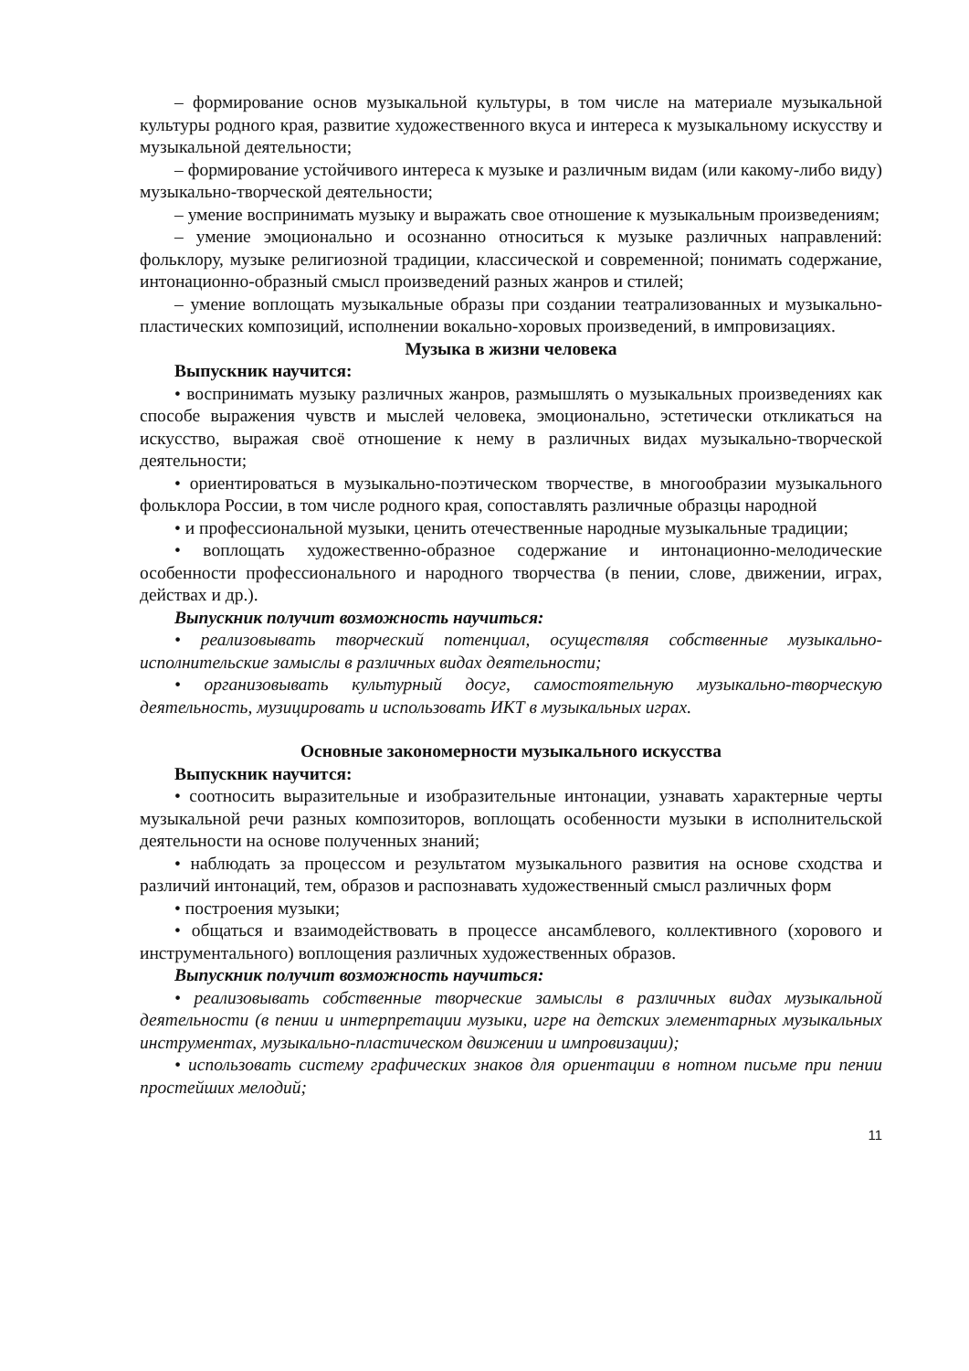– формирование основ музыкальной культуры, в том числе на материале музыкальной культуры родного края, развитие художественного вкуса и интереса к музыкальному искусству и музыкальной деятельности;
– формирование устойчивого интереса к музыке и различным видам (или какому-либо виду) музыкально-творческой деятельности;
– умение воспринимать музыку и выражать свое отношение к музыкальным произведениям;
– умение эмоционально и осознанно относиться к музыке различных направлений: фольклору, музыке религиозной традиции, классической и современной; понимать содержание, интонационно-образный смысл произведений разных жанров и стилей;
– умение воплощать музыкальные образы при создании театрализованных и музыкально-пластических композиций, исполнении вокально-хоровых произведений, в импровизациях.
Музыка в жизни человека
Выпускник научится:
• воспринимать музыку различных жанров, размышлять о музыкальных произведениях как способе выражения чувств и мыслей человека, эмоционально, эстетически откликаться на искусство, выражая своё отношение к нему в различных видах музыкально-творческой деятельности;
• ориентироваться в музыкально-поэтическом творчестве, в многообразии музыкального фольклора России, в том числе родного края, сопоставлять различные образцы народной
• и профессиональной музыки, ценить отечественные народные музыкальные традиции;
• воплощать художественно-образное содержание и интонационно-мелодические особенности профессионального и народного творчества (в пении, слове, движении, играх, действах и др.).
Выпускник получит возможность научиться:
• реализовывать творческий потенциал, осуществляя собственные музыкально-исполнительские замыслы в различных видах деятельности;
• организовывать культурный досуг, самостоятельную музыкально-творческую деятельность, музицировать и использовать ИКТ в музыкальных играх.
Основные закономерности музыкального искусства
Выпускник научится:
• соотносить выразительные и изобразительные интонации, узнавать характерные черты музыкальной речи разных композиторов, воплощать особенности музыки в исполнительской деятельности на основе полученных знаний;
• наблюдать за процессом и результатом музыкального развития на основе сходства и различий интонаций, тем, образов и распознавать художественный смысл различных форм
• построения музыки;
• общаться и взаимодействовать в процессе ансамблевого, коллективного (хорового и инструментального) воплощения различных художественных образов.
Выпускник получит возможность научиться:
• реализовывать собственные творческие замыслы в различных видах музыкальной деятельности (в пении и интерпретации музыки, игре на детских элементарных музыкальных инструментах, музыкально-пластическом движении и импровизации);
• использовать систему графических знаков для ориентации в нотном письме при пении простейших мелодий;
11